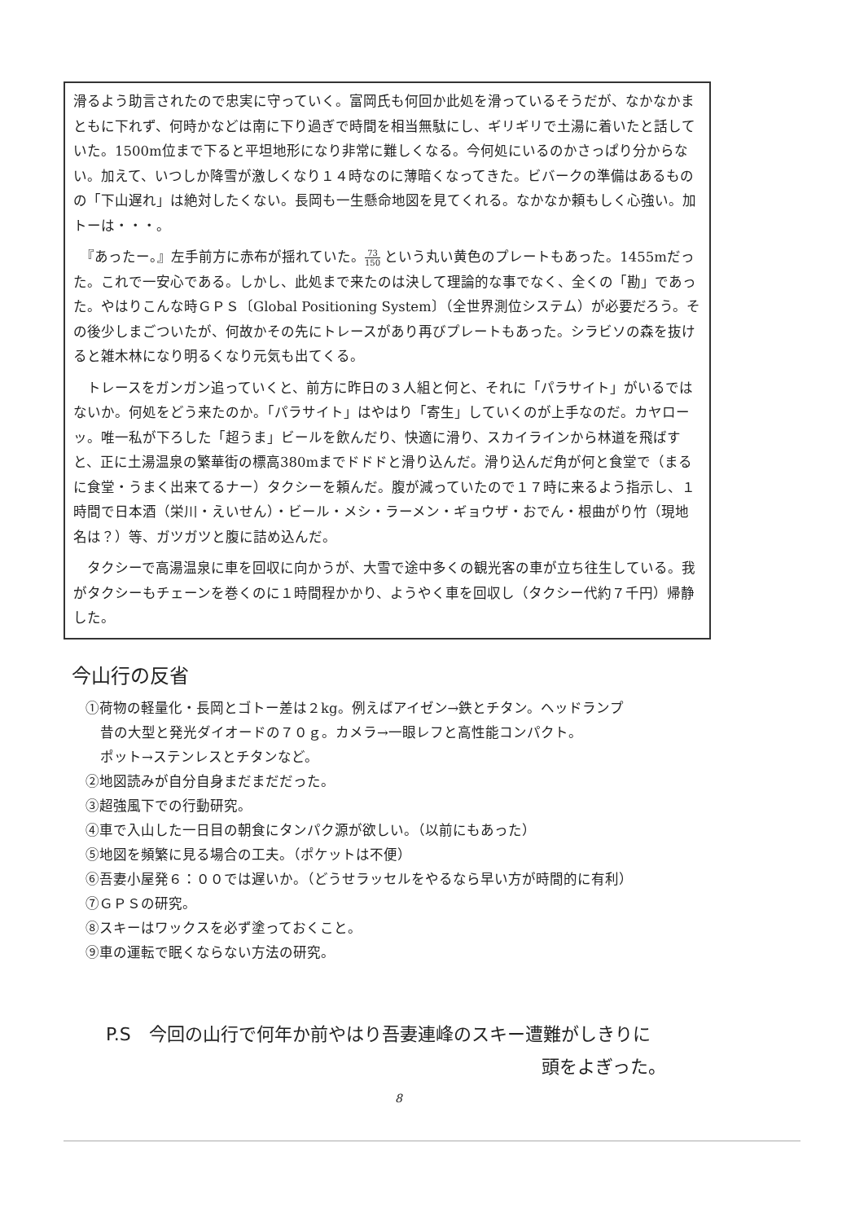滑るよう助言されたので忠実に守っていく。富岡氏も何回か此処を滑っているそうだが、なかなかまともに下れず、何時かなどは南に下り過ぎで時間を相当無駄にし、ギリギリで土湯に着いたと話していた。1500m位まで下ると平坦地形になり非常に難しくなる。今何処にいるのかさっぱり分からない。加えて、いつしか降雪が激しくなり１４時なのに薄暗くなってきた。ビバークの準備はあるものの「下山遅れ」は絶対したくない。長岡も一生懸命地図を見てくれる。なかなか頼もしく心強い。加トーは・・・。
　『あったー。』左手前方に赤布が揺れていた。73 150 という丸い黄色のプレートもあった。1455mだった。これで一安心である。しかし、此処まで来たのは決して理論的な事でなく、全くの「勘」であった。やはりこんな時ＧＰＳ〔Global Positioning System〕（全世界測位システム）が必要だろう。その後少しまごついたが、何故かその先にトレースがあり再びプレートもあった。シラビソの森を抜けると雑木林になり明るくなり元気も出てくる。
　トレースをガンガン追っていくと、前方に昨日の３人組と何と、それに「パラサイト」がいるではないか。何処をどう来たのか。「パラサイト」はやはり「寄生」していくのが上手なのだ。カヤローッ。唯一私が下ろした「超うま」ビールを飲んだり、快適に滑り、スカイラインから林道を飛ばすと、正に土湯温泉の繁華街の標高380mまでドドドと滑り込んだ。滑り込んだ角が何と食堂で（まるに食堂・うまく出来てるナー）タクシーを頼んだ。腹が減っていたので１７時に来るよう指示し、１時間で日本酒（栄川・えいせん）・ビール・メシ・ラーメン・ギョウザ・おでん・根曲がり竹（現地名は？）等、ガツガツと腹に詰め込んだ。
　タクシーで高湯温泉に車を回収に向かうが、大雪で途中多くの観光客の車が立ち往生している。我がタクシーもチェーンを巻くのに１時間程かかり、ようやく車を回収し（タクシー代約７千円）帰静した。
今山行の反省
①荷物の軽量化・長岡とゴトー差は２kg。例えばアイゼン→鉄とチタン。ヘッドランプ
昔の大型と発光ダイオードの７０ｇ。カメラ→一眼レフと高性能コンパクト。
ポット→ステンレスとチタンなど。
②地図読みが自分自身まだまだだった。
③超強風下での行動研究。
④車で入山した一日目の朝食にタンパク源が欲しい。（以前にもあった）
⑤地図を頻繁に見る場合の工夫。（ポケットは不便）
⑥吾妻小屋発６：００では遅いか。（どうせラッセルをやるなら早い方が時間的に有利）
⑦ＧＰＳの研究。
⑧スキーはワックスを必ず塗っておくこと。
⑨車の運転で眠くならない方法の研究。
P.S　今回の山行で何年か前やはり吾妻連峰のスキー遭難がしきりに
頭をよぎった。
8